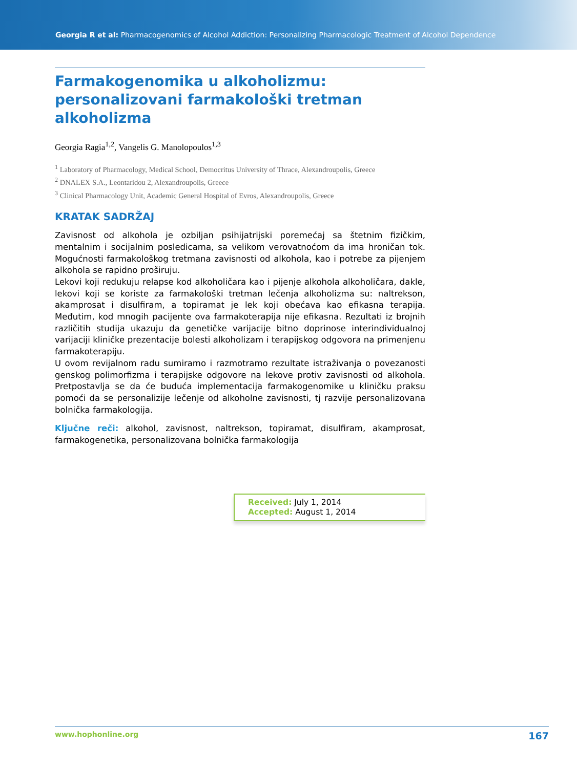Georgia R et al: Pharmacogenomics of Alcohol Addiction: Personalizing Pharmacologic Treatment of Alcohol Dependence
Farmakogenomika u alkoholizmu: personalizovani farmakološki tretman alkoholizma
Georgia Ragia<sup>1,2</sup>, Vangelis G. Manolopoulos<sup>1,3</sup>
<sup>1</sup> Laboratory of Pharmacology, Medical School, Democritus University of Thrace, Alexandroupolis, Greece
<sup>2</sup> DNALEX S.A., Leontaridou 2, Alexandroupolis, Greece
<sup>3</sup> Clinical Pharmacology Unit, Academic General Hospital of Evros, Alexandroupolis, Greece
KRATAK SADRŽAJ
Zavisnost od alkohola je ozbiljan psihijatrijski poremećaj sa štetnim fizičkim, mentalnim i socijalnim posledicama, sa velikom verovatnoćom da ima hroničan tok. Mogućnosti farmakološkog tretmana zavisnosti od alkohola, kao i potrebe za pijenjem alkohola se rapidno proširuju.
Lekovi koji redukuju relapse kod alkoholičara kao i pijenje alkohola alkoholičara, dakle, lekovi koji se koriste za farmakološki tretman lečenja alkoholizma su: naltrekson, akamprosat i disulfiram, a topiramat je lek koji obećava kao efikasna terapija. Međutim, kod mnogih pacijente ova farmakoterapija nije efikasna. Rezultati iz brojnih različitih studija ukazuju da genetičke varijacije bitno doprinose interindividualnoj varijaciji kliničke prezentacije bolesti alkoholizam i terapijskog odgovora na primenjenu farmakoterapiju.
U ovom revijalnom radu sumiramo i razmotramo rezultate istraživanja o povezanosti genskog polimorfizma i terapijske odgovore na lekove protiv zavisnosti od alkohola. Pretpostavlja se da će buduća implementacija farmakogenomike u kliničku praksu pomoći da se personalizije lečenje od alkoholne zavisnosti, tj razvije personalizovana bolnička farmakologija.
Ključne reči: alkohol, zavisnost, naltrekson, topiramat, disulfiram, akamprosat, farmakogenetika, personalizovana bolnička farmakologija
Received: July 1, 2014
Accepted: August 1, 2014
www.hophonline.org 167